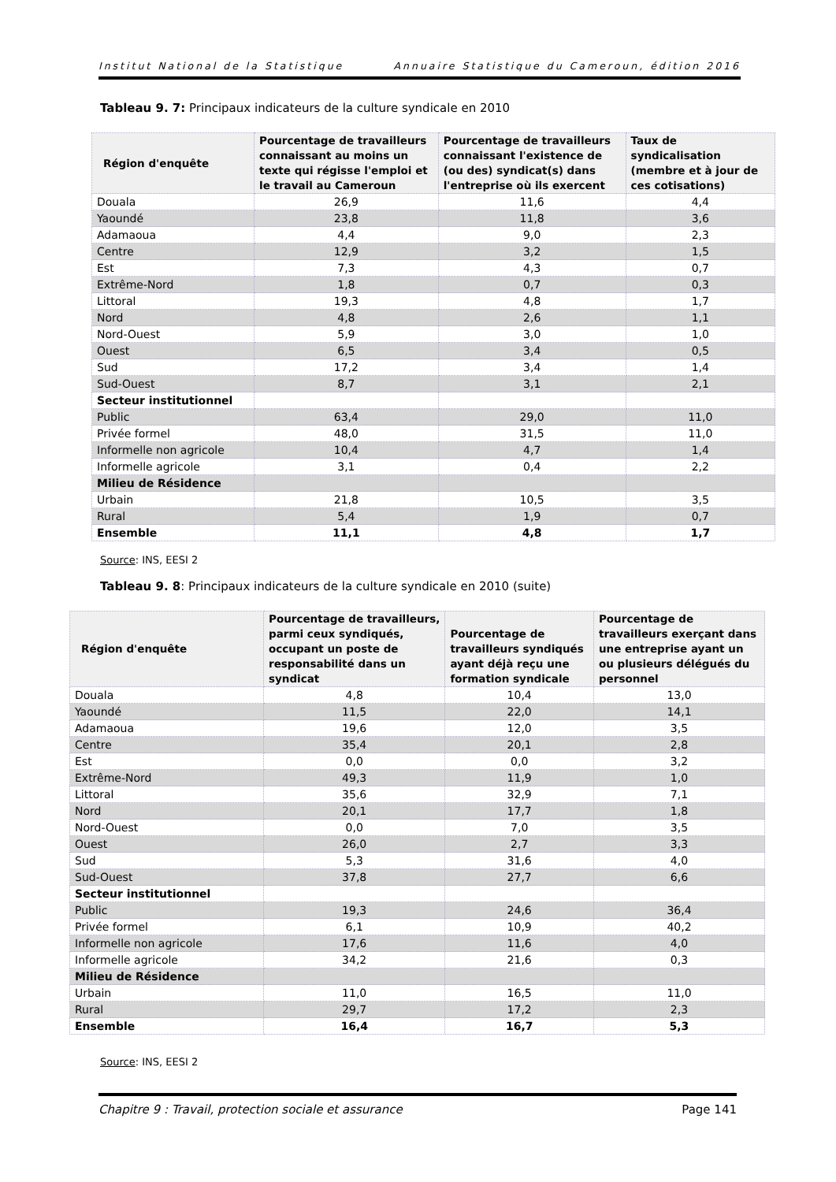Institut National de la Statistique Annuaire Statistique du Cameroun, édition 2016
Tableau 9. 7: Principaux indicateurs de la culture syndicale en 2010
| Région d'enquête | Pourcentage de travailleurs connaissant au moins un texte qui régisse l'emploi et le travail au Cameroun | Pourcentage de travailleurs connaissant l'existence de (ou des) syndicat(s) dans l'entreprise où ils exercent | Taux de syndicalisation (membre et à jour de ces cotisations) |
| --- | --- | --- | --- |
| Douala | 26,9 | 11,6 | 4,4 |
| Yaoundé | 23,8 | 11,8 | 3,6 |
| Adamaoua | 4,4 | 9,0 | 2,3 |
| Centre | 12,9 | 3,2 | 1,5 |
| Est | 7,3 | 4,3 | 0,7 |
| Extrême-Nord | 1,8 | 0,7 | 0,3 |
| Littoral | 19,3 | 4,8 | 1,7 |
| Nord | 4,8 | 2,6 | 1,1 |
| Nord-Ouest | 5,9 | 3,0 | 1,0 |
| Ouest | 6,5 | 3,4 | 0,5 |
| Sud | 17,2 | 3,4 | 1,4 |
| Sud-Ouest | 8,7 | 3,1 | 2,1 |
| Secteur institutionnel | | | |
| Public | 63,4 | 29,0 | 11,0 |
| Privée formel | 48,0 | 31,5 | 11,0 |
| Informelle non agricole | 10,4 | 4,7 | 1,4 |
| Informelle agricole | 3,1 | 0,4 | 2,2 |
| Milieu de Résidence | | | |
| Urbain | 21,8 | 10,5 | 3,5 |
| Rural | 5,4 | 1,9 | 0,7 |
| Ensemble | 11,1 | 4,8 | 1,7 |
Source: INS, EESI 2
Tableau 9. 8: Principaux indicateurs de la culture syndicale en 2010 (suite)
| Région d'enquête | Pourcentage de travailleurs, parmi ceux syndiqués, occupant un poste de responsabilité dans un syndicat | Pourcentage de travailleurs syndiqués ayant déjà reçu une formation syndicale | Pourcentage de travailleurs exerçant dans une entreprise ayant un ou plusieurs délégués du personnel |
| --- | --- | --- | --- |
| Douala | 4,8 | 10,4 | 13,0 |
| Yaoundé | 11,5 | 22,0 | 14,1 |
| Adamaoua | 19,6 | 12,0 | 3,5 |
| Centre | 35,4 | 20,1 | 2,8 |
| Est | 0,0 | 0,0 | 3,2 |
| Extrême-Nord | 49,3 | 11,9 | 1,0 |
| Littoral | 35,6 | 32,9 | 7,1 |
| Nord | 20,1 | 17,7 | 1,8 |
| Nord-Ouest | 0,0 | 7,0 | 3,5 |
| Ouest | 26,0 | 2,7 | 3,3 |
| Sud | 5,3 | 31,6 | 4,0 |
| Sud-Ouest | 37,8 | 27,7 | 6,6 |
| Secteur institutionnel | | | |
| Public | 19,3 | 24,6 | 36,4 |
| Privée formel | 6,1 | 10,9 | 40,2 |
| Informelle non agricole | 17,6 | 11,6 | 4,0 |
| Informelle agricole | 34,2 | 21,6 | 0,3 |
| Milieu de Résidence | | | |
| Urbain | 11,0 | 16,5 | 11,0 |
| Rural | 29,7 | 17,2 | 2,3 |
| Ensemble | 16,4 | 16,7 | 5,3 |
Source: INS, EESI 2
Chapitre 9 : Travail, protection sociale et assurance Page 141